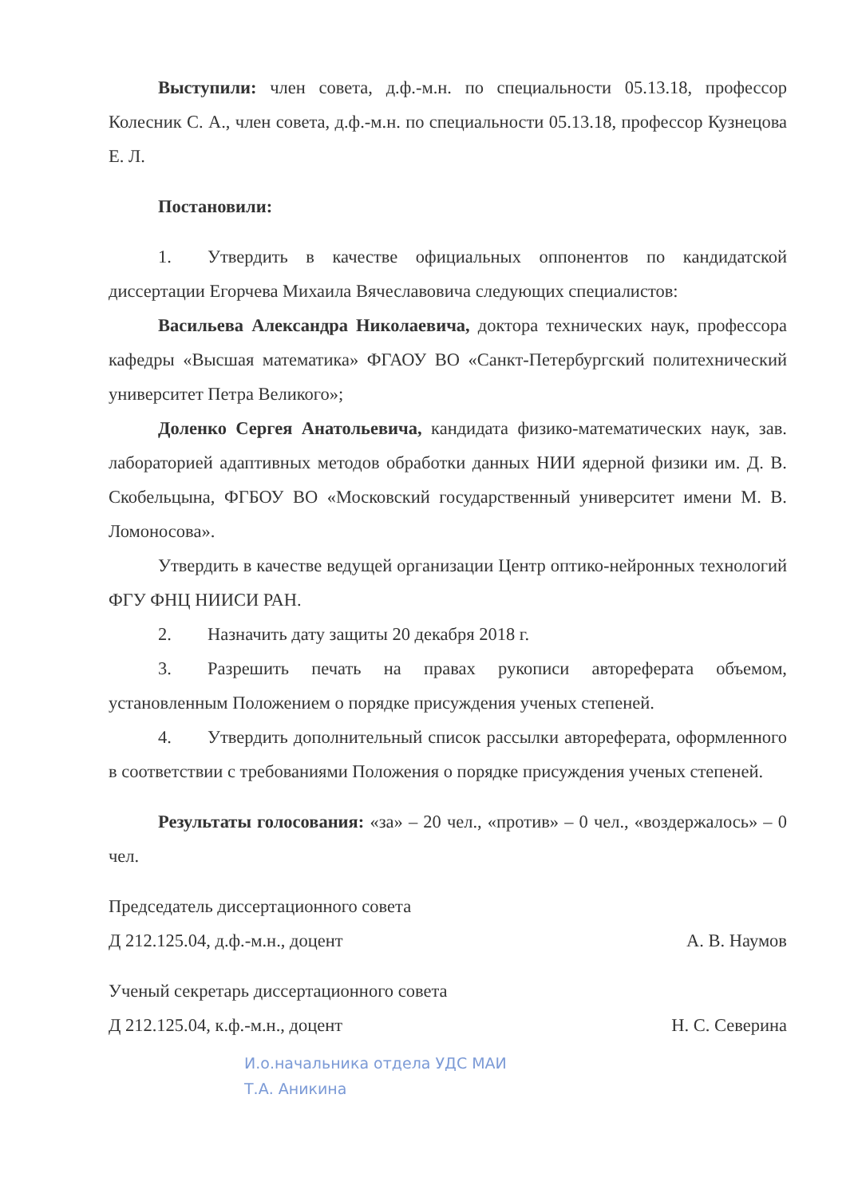Выступили: член совета, д.ф.-м.н. по специальности 05.13.18, профессор Колесник С. А., член совета, д.ф.-м.н. по специальности 05.13.18, профессор Кузнецова Е. Л.
Постановили:
1. Утвердить в качестве официальных оппонентов по кандидатской диссертации Егорчева Михаила Вячеславовича следующих специалистов:
Васильева Александра Николаевича, доктора технических наук, профессора кафедры «Высшая математика» ФГАОУ ВО «Санкт-Петербургский политехнический университет Петра Великого»;
Доленко Сергея Анатольевича, кандидата физико-математических наук, зав. лабораторией адаптивных методов обработки данных НИИ ядерной физики им. Д. В. Скобельцына, ФГБОУ ВО «Московский государственный университет имени М. В. Ломоносова».
Утвердить в качестве ведущей организации Центр оптико-нейронных технологий ФГУ ФНЦ НИИСИ РАН.
2. Назначить дату защиты 20 декабря 2018 г.
3. Разрешить печать на правах рукописи автореферата объемом, установленным Положением о порядке присуждения ученых степеней.
4. Утвердить дополнительный список рассылки автореферата, оформленного в соответствии с требованиями Положения о порядке присуждения ученых степеней.
Результаты голосования: «за» – 20 чел., «против» – 0 чел., «воздержалось» – 0 чел.
Председатель диссертационного совета
Д 212.125.04, д.ф.-м.н., доцент А. В. Наумов
Ученый секретарь диссертационного совета
Д 212.125.04, к.ф.-м.н., доцент Н. С. Северина
И.о.начальника отдела УДС МАИ
Т.А. Аникина